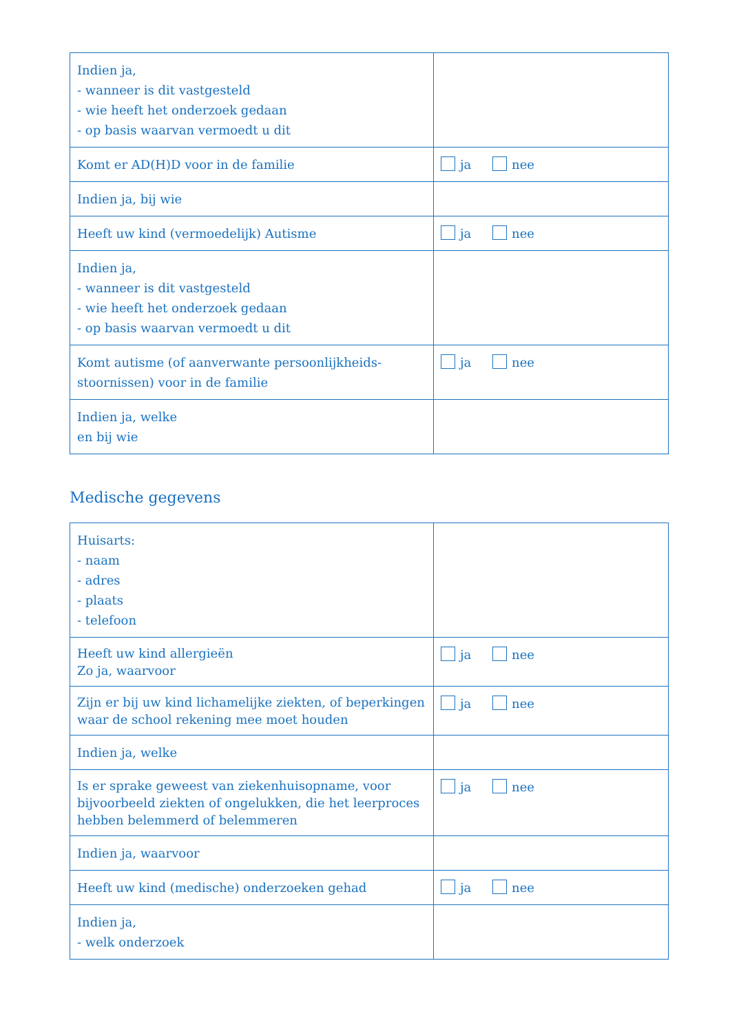| Indien ja, - wanneer is dit vastgesteld - wie heeft het onderzoek gedaan - op basis waarvan vermoedt u dit | |
| Komt er AD(H)D voor in de familie | ja nee |
| Indien ja, bij wie | |
| Heeft uw kind (vermoedelijk) Autisme | ja nee |
| Indien ja, - wanneer is dit vastgesteld - wie heeft het onderzoek gedaan - op basis waarvan vermoedt u dit | |
| Komt autisme (of aanverwante persoonlijkheids-stoornissen) voor in de familie | ja nee |
| Indien ja, welke en bij wie | |
Medische gegevens
| Huisarts: - naam - adres - plaats - telefoon | |
| Heeft uw kind allergieën Zo ja, waarvoor | ja nee |
| Zijn er bij uw kind lichamelijke ziekten, of beperkingen waar de school rekening mee moet houden | ja nee |
| Indien ja, welke | |
| Is er sprake geweest van ziekenhuisopname, voor bijvoorbeeld ziekten of ongelukken, die het leerproces hebben belemmerd of belemmeren | ja nee |
| Indien ja, waarvoor | |
| Heeft uw kind (medische) onderzoeken gehad | ja nee |
| Indien ja, - welk onderzoek | |